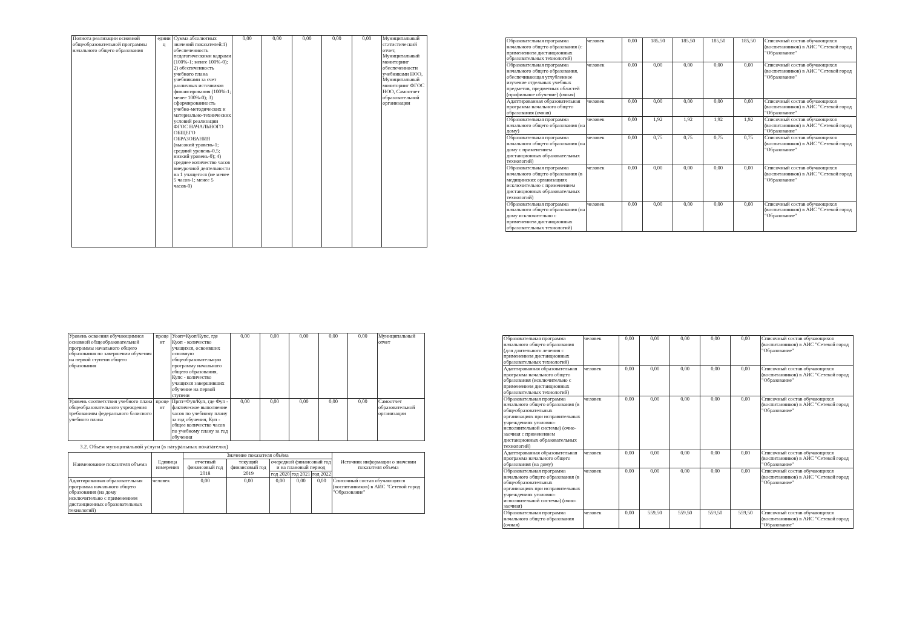| Полнота реализации основной общеобразовательной программы начального общего образования | едини ц | Сумма абсолютных значений показателей:1) обеспеченность педагогическими кадрами (100%-1; менее 100%-0); 2) обеспеченность учебного плана учебниками за счет различных источников финансирования (100%-1; менее 100%-0); 3) сформированность учебно-методических и материально-технических условий реализации ФГОС НАЧАЛЬНОГО ОБЩЕГО ОБРАЗОВАНИЯ (высокий уровень-1; средний уровень-0,5; низкий уровень-0); 4) среднее количество часов внеурочной деятельности на 1 учащегося (не менее 5 часов-1; менее 5 часов-0) | 0,00 | 0,00 | 0,00 | 0,00 | 0,00 | Муниципальный статистический отчет, Муниципальный мониторинг обеспеченности учебниками НОО, Муниципальный мониторинг ФГОС НОО, Самоотчет образовательной организации |
| Образовательная программа начального общего образования (с применением дистанционных образовательных технологий) | человек | 0,00 | 185,50 | 185,50 | 185,50 | 185,50 | Списочный состав обучающихся (воспитанников) в АИС "Сетевой город "Образование" |
| Образовательная программа начального общего образования, обеспечивающая углубленное изучение отдельных учебных предметов, предметных областей (профильное обучение) (очная) | человек | 0,00 | 0,00 | 0,00 | 0,00 | 0,00 | Списочный состав обучающихся (воспитанников) в АИС "Сетевой город "Образование" |
| Адаптированная образовательная программа начального общего образования (очная) | человек | 0,00 | 0,00 | 0,00 | 0,00 | 0,00 | Списочный состав обучающихся (воспитанников) в АИС "Сетевой город "Образование" |
| Образовательная программа начального общего образования (на дому) | человек | 0,00 | 1,92 | 1,92 | 1,92 | 1,92 | Списочный состав обучающихся (воспитанников) в АИС "Сетевой город "Образование" |
| Образовательная программа начального общего образования (на дому с применением дистанционных образовательных технологий) | человек | 0,00 | 0,75 | 0,75 | 0,75 | 0,75 | Списочный состав обучающихся (воспитанников) в АИС "Сетевой город "Образование" |
| Образовательная программа начального общего образования (в медицинских организациях исключительно с применением дистанционных образовательных технологий) | человек | 0,00 | 0,00 | 0,00 | 0,00 | 0,00 | Списочный состав обучающихся (воспитанников) в АИС "Сетевой город "Образование" |
| Образовательная программа начального общего образования (на дому исключительно с применением дистанционных образовательных технологий) | человек | 0,00 | 0,00 | 0,00 | 0,00 | 0,00 | Списочный состав обучающихся (воспитанников) в АИС "Сетевой город "Образование" |
| Уровень освоения обучающимися основной общеобразовательной программы начального общего образования по завершении обучения на первой ступени общего образования | проце нт | Уооп=Куоп/Купс, где Куоп - количество учащихся, освоивших основную общеобразовательную программу начального общего образования, Купс - количество учащихся завершивших обучение на первой ступени | 0,00 | 0,00 | 0,00 | 0,00 | 0,00 | Муниципальный отчет |
| Уровень соответствия учебного плана общеобразовательного учреждения требованиям федерального базисного учебного плана | проце нт | Пргп=Фуп/Куп, где Фуп - фактическое выполнение часов по учебному плану за год обучения, Куп - общее количество часов по учебному плану за год обучения | 0,00 | 0,00 | 0,00 | 0,00 | 0,00 | Самоотчет образовательной организации |
3.2. Объем муниципальной услуги (в натуральных показателях)
| Наименование показателя объема | Единица измерения | Значение показателя объёма | | | | | Источник информации о значении показателя объема |
| --- | --- | --- | --- | --- | --- | --- | --- |
| | | отчетный финансовый год 2018 | текущий финансовый год 2019 | очередной финансовый год и на плановый период | | | |
| | | | | год 2020 | год 2021 | год 2022 | |
| Адаптированная образовательная программа начального общего образования (на дому исключительно с применением дистанционных образовательных технологий) | человек | 0,00 | 0,00 | 0,00 | 0,00 | 0,00 | Списочный состав обучающихся (воспитанников) в АИС "Сетевой город "Образование" |
| Образовательная программа начального общего образования (для длительного лечения с применением дистанционных образовательных технологий) | человек | 0,00 | 0,00 | 0,00 | 0,00 | 0,00 | Списочный состав обучающихся (воспитанников) в АИС "Сетевой город "Образование" |
| Адаптированная образовательная программа начального общего образования (исключительно с применением дистанционных образовательных технологий) | человек | 0,00 | 0,00 | 0,00 | 0,00 | 0,00 | Списочный состав обучающихся (воспитанников) в АИС "Сетевой город "Образование" |
| Образовательная программа начального общего образования (в общеобразовательных организациях при исправительных учреждениях уголовно-исполнительной системы) (очно-заочная с применением дистанционных образовательных технологий) | человек | 0,00 | 0,00 | 0,00 | 0,00 | 0,00 | Списочный состав обучающихся (воспитанников) в АИС "Сетевой город "Образование" |
| Адаптированная образовательная программа начального общего образования (на дому) | человек | 0,00 | 0,00 | 0,00 | 0,00 | 0,00 | Списочный состав обучающихся (воспитанников) в АИС "Сетевой город "Образование" |
| Образовательная программа начального общего образования (в общеобразовательных организациях при исправительных учреждениях уголовно-исполнительной системы) (очно-заочная) | человек | 0,00 | 0,00 | 0,00 | 0,00 | 0,00 | Списочный состав обучающихся (воспитанников) в АИС "Сетевой город "Образование" |
| Образовательная программа начального общего образования (очная) | человек | 0,00 | 559,50 | 559,50 | 559,50 | 559,50 | Списочный состав обучающихся (воспитанников) в АИС "Сетевой город "Образование" |